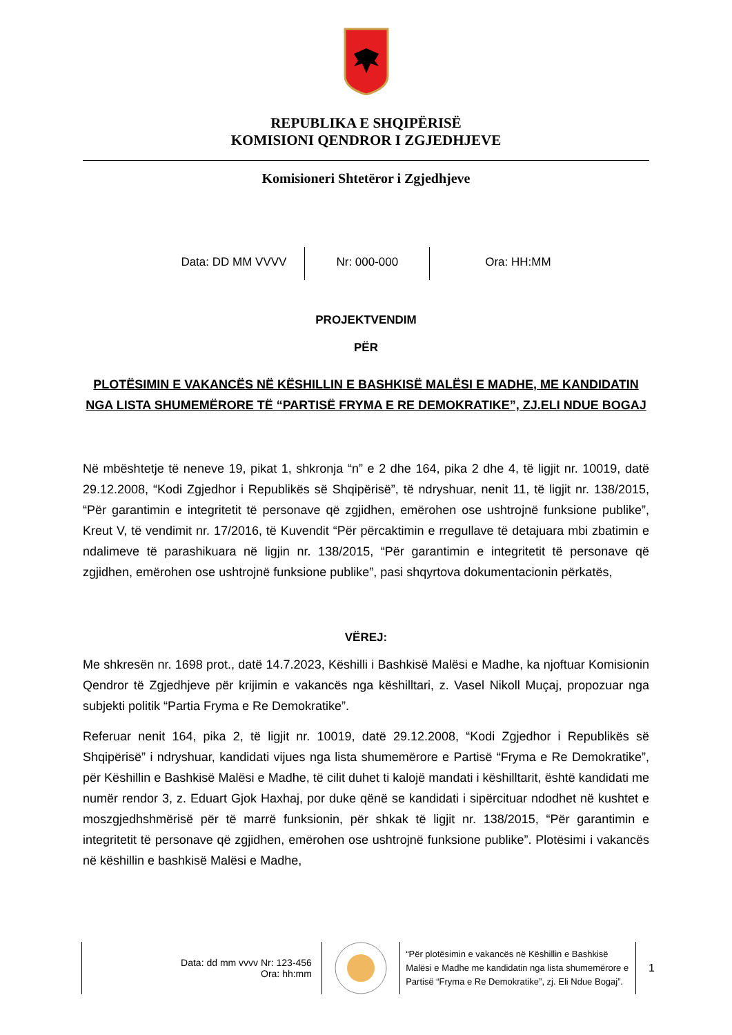REPUBLIKA E SHQIPËRISË
KOMISIONI QENDROR I ZGJEDHJEVE
Komisioneri Shtetëror i Zgjedhjeve
Data: DD MM VVVV Nr: 000-000 Ora: HH:MM
PROJEKTVENDIM
PËR
PLOTËSIMIN E VAKANCËS NË KËSHILLIN E BASHKISË MALËSI E MADHE, ME KANDIDATIN NGA LISTA SHUMEMËRORE TË “PARTISË FRYMA E RE DEMOKRATIKE”, ZJ.ELI NDUE BOGAJ
Në mbështetje të neneve 19, pikat 1, shkronja “n” e 2 dhe 164, pika 2 dhe 4, të ligjit nr. 10019, datë 29.12.2008, “Kodi Zgjedhor i Republikës së Shqipërisë”, të ndryshuar, nenit 11, të ligjit nr. 138/2015, “Për garantimin e integritetit të personave që zgjidhen, emërohen ose ushtrojnë funksione publike”, Kreut V, të vendimit nr. 17/2016, të Kuvendit “Për përcaktimin e rregullave të detajuara mbi zbatimin e ndalimeve të parashikuara në ligjin nr. 138/2015, “Për garantimin e integritetit të personave që zgjidhen, emërohen ose ushtrojnë funksione publike”, pasi shqyrtova dokumentacionin përkatës,
VËREJ:
Me shkresën nr. 1698 prot., datë 14.7.2023, Këshilli i Bashkisë Malësi e Madhe, ka njoftuar Komisionin Qendror të Zgjedhjeve për krijimin e vakancës nga këshilltari, z. Vasel Nikoll Muçaj, propozuar nga subjekti politik “Partia Fryma e Re Demokratike”.
Referuar nenit 164, pika 2, të ligjit nr. 10019, datë 29.12.2008, “Kodi Zgjedhor i Republikës së Shqipërisë” i ndryshuar, kandidati vijues nga lista shumemërore e Partisë “Fryma e Re Demokratike”, për Këshillin e Bashkisë Malësi e Madhe, të cilit duhet ti kalojë mandati i këshilltarit, është kandidati me numër rendor 3, z. Eduart Gjok Haxhaj, por duke qënë se kandidati i sipërcituar ndodhet në kushtet e moszgjedhshmërisë për të marrë funksionin, për shkak të ligjit nr. 138/2015, “Për garantimin e integritetit të personave që zgjidhen, emërohen ose ushtrojnë funksione publike”. Plotësimi i vakancës në këshillin e bashkisë Malësi e Madhe,
Data: dd mm vvvv Nr: 123-456
Ora: hh:mm
“Për plotësimin e vakancës në Këshillin e Bashkisë Malësi e Madhe me kandidatin nga lista shumemërore e Partisë “Fryma e Re Demokratike”, zj. Eli Ndue Bogaj”.
1